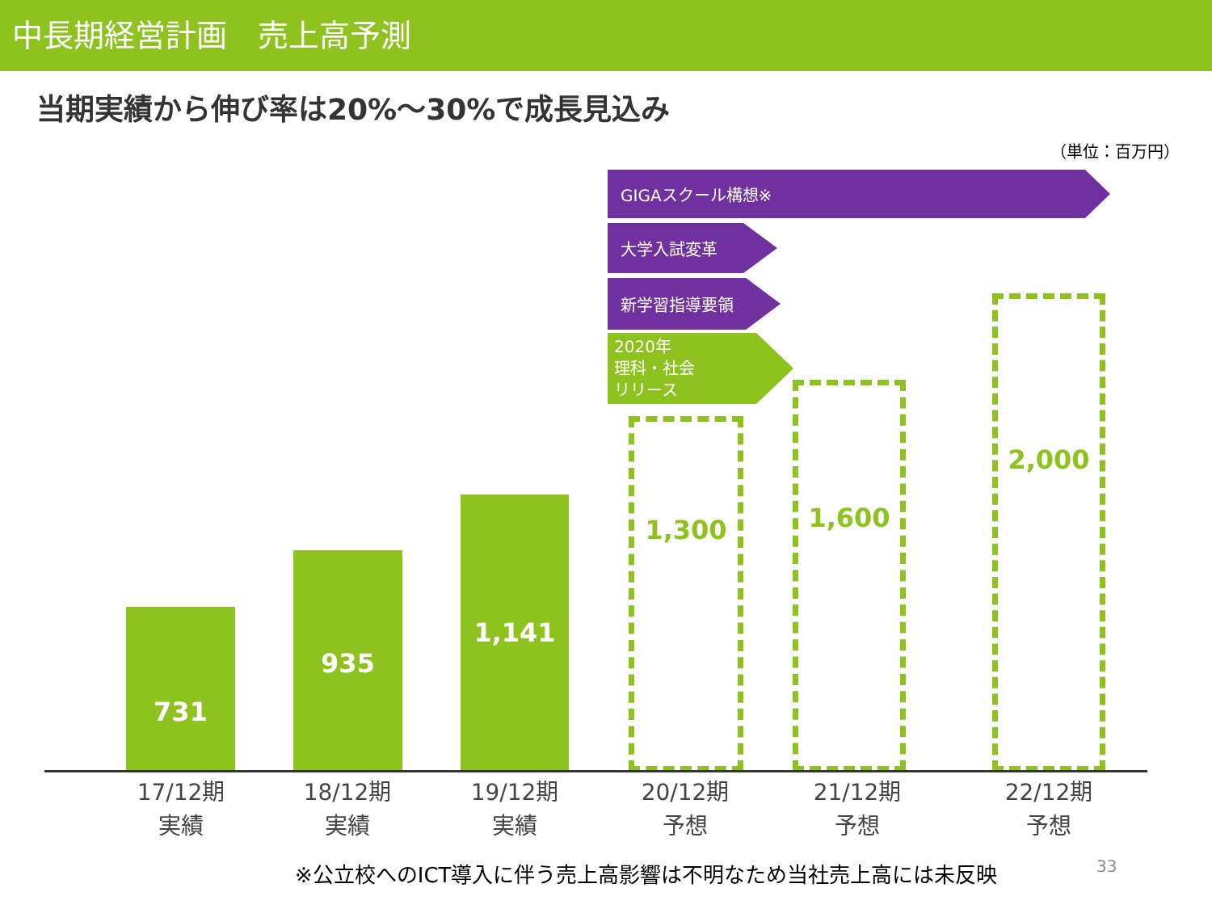中長期経営計画　売上高予測
当期実績から伸び率は20%～30%で成長見込み
（単位：百万円）
GIGAスクール構想※
大学入試変革
新学習指導要領
2020年
理科・社会
リリース
731
935
1,141
1,300
1,600
2,000
17/12期
実績
18/12期
実績
19/12期
実績
20/12期
予想
21/12期
予想
22/12期
予想
※公立校へのICT導入に伴う売上高影響は不明なため当社売上高には未反映
33